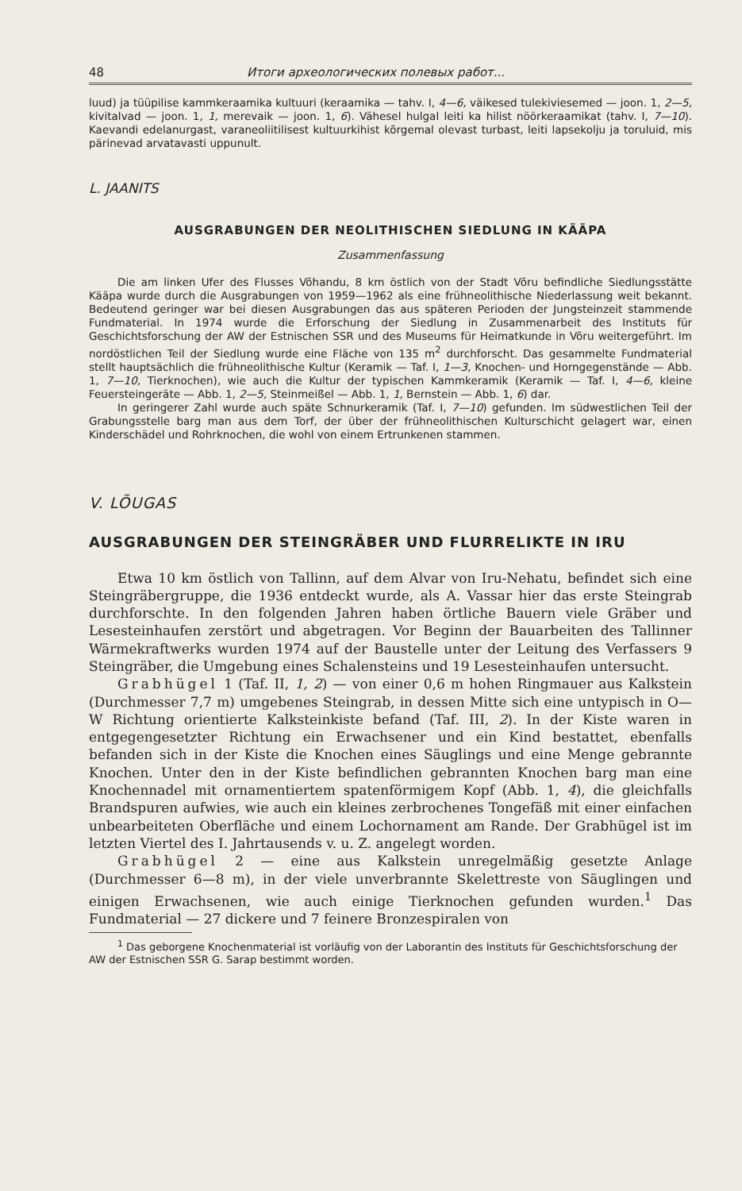48 Итоги археологических полевых работ...
luud) ja tüüpilise kammkeraamika kultuuri (keraamika — tahv. I, 4—6, väikesed tulekiviesemed — joon. 1, 2—5, kivitalvad — joon. 1, 1, merevaik — joon. 1, 6). Vähesel hulgal leiti ka hilist nöörkeraamikat (tahv. I, 7—10). Kaevandi edelanurgast, varaneoliitilisest kultuurkihist kõrgemal olevast turbast, leiti lapsekolju ja toruluid, mis pärinevad arvatavasti uppunult.
L. JAANITS
AUSGRABUNGEN DER NEOLITHISCHEN SIEDLUNG IN KÄÄPA
Zusammenfassung
Die am linken Ufer des Flusses Võhandu, 8 km östlich von der Stadt Võru befindliche Siedlungsstätte Kääpa wurde durch die Ausgrabungen von 1959—1962 als eine frühneolithische Niederlassung weit bekannt. Bedeutend geringer war bei diesen Ausgrabungen das aus späteren Perioden der Jungsteinzeit stammende Fundmaterial. In 1974 wurde die Erforschung der Siedlung in Zusammenarbeit des Instituts für Geschichtsforschung der AW der Estnischen SSR und des Museums für Heimatkunde in Võru weitergeführt. Im nordöstlichen Teil der Siedlung wurde eine Fläche von 135 m<sup>2</sup> durchforscht. Das gesammelte Fundmaterial stellt hauptsächlich die frühneolithische Kultur (Keramik — Taf. I, 1—3, Knochen- und Horngegenstände — Abb. 1, 7—10, Tierknochen), wie auch die Kultur der typischen Kammkeramik (Keramik — Taf. I, 4—6, kleine Feuersteingeräte — Abb. 1, 2—5, Steinmeißel — Abb. 1, 1, Bernstein — Abb. 1, 6) dar.
In geringerer Zahl wurde auch späte Schnurkeramik (Taf. I, 7—10) gefunden. Im südwestlichen Teil der Grabungsstelle barg man aus dem Torf, der über der frühneolithischen Kulturschicht gelagert war, einen Kinderschädel und Rohrknochen, die wohl von einem Ertrunkenen stammen.
V. LÕUGAS
AUSGRABUNGEN DER STEINGRÄBER UND FLURRELIKTE IN IRU
Etwa 10 km östlich von Tallinn, auf dem Alvar von Iru-Nehatu, befindet sich eine Steingräbergruppe, die 1936 entdeckt wurde, als A. Vassar hier das erste Steingrab durchforschte. In den folgenden Jahren haben örtliche Bauern viele Gräber und Lesesteinhaufen zerstört und abgetragen. Vor Beginn der Bauarbeiten des Tallinner Wärmekraftwerks wurden 1974 auf der Baustelle unter der Leitung des Verfassers 9 Steingräber, die Umgebung eines Schalensteins und 19 Lesesteinhaufen untersucht.
Grabhügel 1 (Taf. II, 1, 2) — von einer 0,6 m hohen Ringmauer aus Kalkstein (Durchmesser 7,7 m) umgebenes Steingrab, in dessen Mitte sich eine untypisch in O—W Richtung orientierte Kalksteinkiste befand (Taf. III, 2). In der Kiste waren in entgegengesetzter Richtung ein Erwachsener und ein Kind bestattet, ebenfalls befanden sich in der Kiste die Knochen eines Säuglings und eine Menge gebrannte Knochen. Unter den in der Kiste befindlichen gebrannten Knochen barg man eine Knochennadel mit ornamentiertem spatenförmigem Kopf (Abb. 1, 4), die gleichfalls Brandspuren aufwies, wie auch ein kleines zerbrochenes Tongefäß mit einer einfachen unbearbeiteten Oberfläche und einem Lochornament am Rande. Der Grabhügel ist im letzten Viertel des I. Jahrtausends v. u. Z. angelegt worden.
Grabhügel 2 — eine aus Kalkstein unregelmäßig gesetzte Anlage (Durchmesser 6—8 m), in der viele unverbrannte Skelettreste von Säuglingen und einigen Erwachsenen, wie auch einige Tierknochen gefunden wurden.<sup>1</sup> Das Fundmaterial — 27 dickere und 7 feinere Bronzespiralen von
<sup>1</sup> Das geborgene Knochenmaterial ist vorläufig von der Laborantin des Instituts für Geschichtsforschung der AW der Estnischen SSR G. Sarap bestimmt worden.